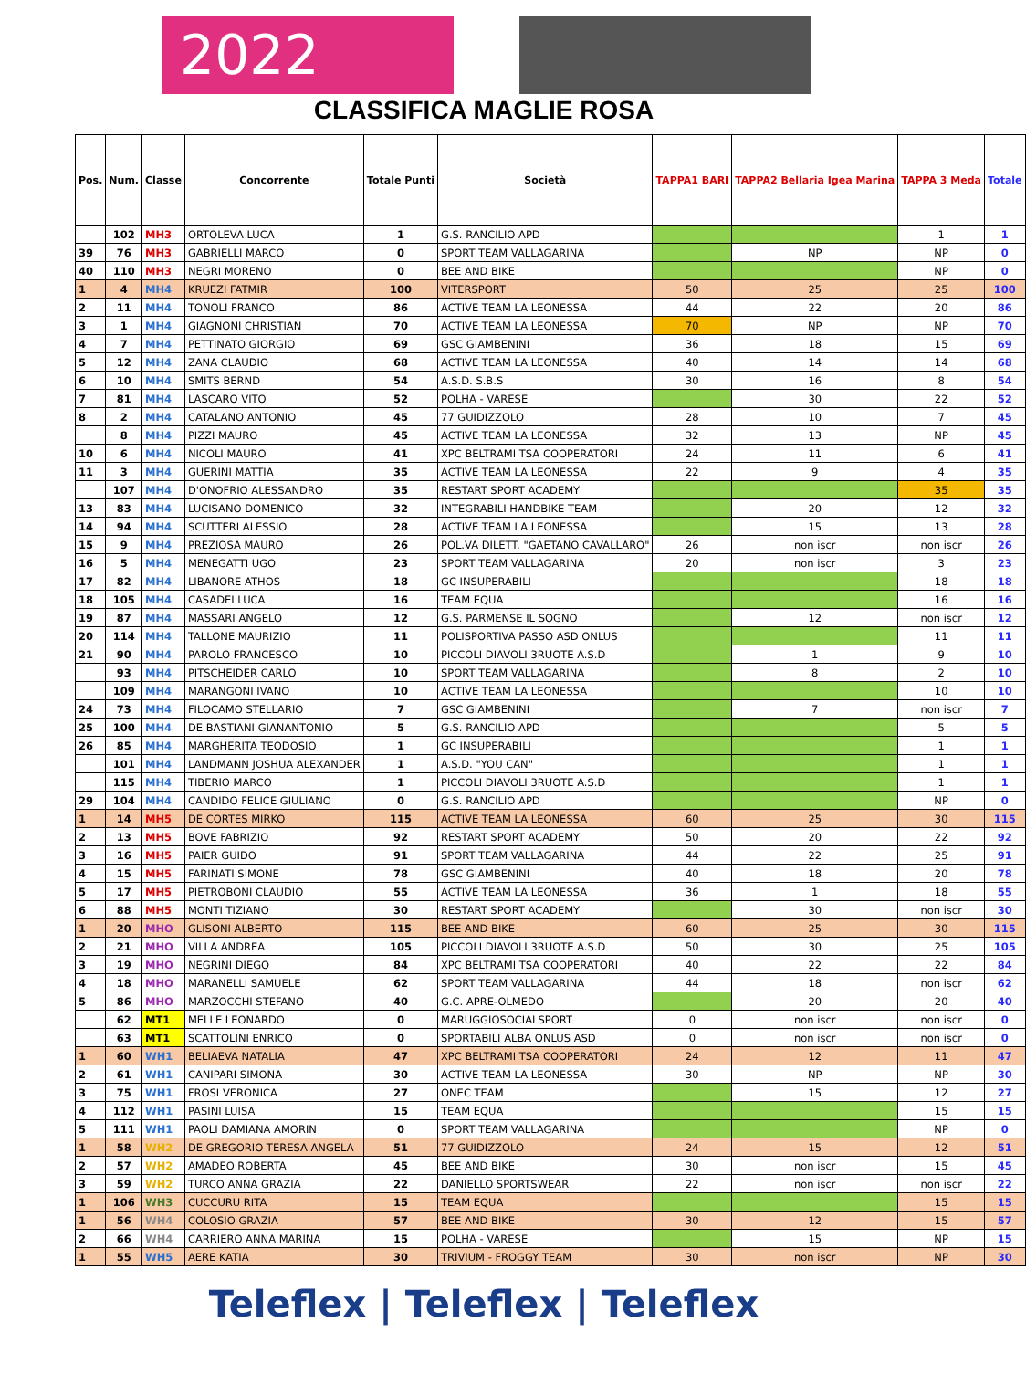2022
CLASSIFICA MAGLIE ROSA
| Pos. | Num. | Classe | Concorrente | Totale Punti | Società | TAPPA1 BARI | TAPPA2 Bellaria Igea Marina | TAPPA 3 Meda | Totale |
| --- | --- | --- | --- | --- | --- | --- | --- | --- | --- |
| | 102 | MH3 | ORTOLEVA LUCA | 1 | G.S. RANCILIO APD | | | 1 | 1 |
| 39 | 76 | MH3 | GABRIELLI MARCO | 0 | SPORT TEAM VALLAGARINA | | NP | NP | 0 |
| 40 | 110 | MH3 | NEGRI MORENO | 0 | BEE AND BIKE | | | NP | 0 |
| 1 | 4 | MH4 | KRUEZI FATMIR | 100 | VITERSPORT | 50 | 25 | 25 | 100 |
| 2 | 11 | MH4 | TONOLI FRANCO | 86 | ACTIVE TEAM LA LEONESSA | 44 | 22 | 20 | 86 |
| 3 | 1 | MH4 | GIAGNONI CHRISTIAN | 70 | ACTIVE TEAM LA LEONESSA | 70 | NP | NP | 70 |
| 4 | 7 | MH4 | PETTINATO GIORGIO | 69 | GSC GIAMBENINI | 36 | 18 | 15 | 69 |
| 5 | 12 | MH4 | ZANA CLAUDIO | 68 | ACTIVE TEAM LA LEONESSA | 40 | 14 | 14 | 68 |
| 6 | 10 | MH4 | SMITS BERND | 54 | A.S.D. S.B.S | 30 | 16 | 8 | 54 |
| 7 | 81 | MH4 | LASCARO VITO | 52 | POLHA - VARESE | | 30 | 22 | 52 |
| 8 | 2 | MH4 | CATALANO ANTONIO | 45 | 77 GUIDIZZOLO | 28 | 10 | 7 | 45 |
| | 8 | MH4 | PIZZI MAURO | 45 | ACTIVE TEAM LA LEONESSA | 32 | 13 | NP | 45 |
| 10 | 6 | MH4 | NICOLI MAURO | 41 | XPC BELTRAMI TSA COOPERATORI | 24 | 11 | 6 | 41 |
| 11 | 3 | MH4 | GUERINI MATTIA | 35 | ACTIVE TEAM LA LEONESSA | 22 | 9 | 4 | 35 |
| | 107 | MH4 | D'ONOFRIO ALESSANDRO | 35 | RESTART SPORT ACADEMY | | | 35 | 35 |
| 13 | 83 | MH4 | LUCISANO DOMENICO | 32 | INTEGRABILI HANDBIKE TEAM | | 20 | 12 | 32 |
| 14 | 94 | MH4 | SCUTTERI ALESSIO | 28 | ACTIVE TEAM LA LEONESSA | | 15 | 13 | 28 |
| 15 | 9 | MH4 | PREZIOSA MAURO | 26 | POL.VA DILETT. "GAETANO CAVALLARO" | 26 | non iscr | non iscr | 26 |
| 16 | 5 | MH4 | MENEGATTI UGO | 23 | SPORT TEAM VALLAGARINA | 20 | non iscr | 3 | 23 |
| 17 | 82 | MH4 | LIBANORE ATHOS | 18 | GC INSUPERABILI | | | 18 | 18 |
| 18 | 105 | MH4 | CASADEI LUCA | 16 | TEAM EQUA | | | 16 | 16 |
| 19 | 87 | MH4 | MASSARI ANGELO | 12 | G.S. PARMENSE IL SOGNO | | 12 | non iscr | 12 |
| 20 | 114 | MH4 | TALLONE MAURIZIO | 11 | POLISPORTIVA PASSO ASD ONLUS | | | 11 | 11 |
| 21 | 90 | MH4 | PAROLO FRANCESCO | 10 | PICCOLI DIAVOLI 3RUOTE A.S.D | | 1 | 9 | 10 |
| | 93 | MH4 | PITSCHEIDER CARLO | 10 | SPORT TEAM VALLAGARINA | | 8 | 2 | 10 |
| | 109 | MH4 | MARANGONI IVANO | 10 | ACTIVE TEAM LA LEONESSA | | | 10 | 10 |
| 24 | 73 | MH4 | FILOCAMO STELLARIO | 7 | GSC GIAMBENINI | | 7 | non iscr | 7 |
| 25 | 100 | MH4 | DE BASTIANI GIANANTONIO | 5 | G.S. RANCILIO APD | | | 5 | 5 |
| 26 | 85 | MH4 | MARGHERITA TEODOSIO | 1 | GC INSUPERABILI | | | 1 | 1 |
| | 101 | MH4 | LANDMANN JOSHUA ALEXANDER | 1 | A.S.D. "YOU CAN" | | | 1 | 1 |
| | 115 | MH4 | TIBERIO MARCO | 1 | PICCOLI DIAVOLI 3RUOTE A.S.D | | | 1 | 1 |
| 29 | 104 | MH4 | CANDIDO FELICE GIULIANO | 0 | G.S. RANCILIO APD | | | NP | 0 |
| 1 | 14 | MH5 | DE CORTES MIRKO | 115 | ACTIVE TEAM LA LEONESSA | 60 | 25 | 30 | 115 |
| 2 | 13 | MH5 | BOVE FABRIZIO | 92 | RESTART SPORT ACADEMY | 50 | 20 | 22 | 92 |
| 3 | 16 | MH5 | PAIER GUIDO | 91 | SPORT TEAM VALLAGARINA | 44 | 22 | 25 | 91 |
| 4 | 15 | MH5 | FARINATI SIMONE | 78 | GSC GIAMBENINI | 40 | 18 | 20 | 78 |
| 5 | 17 | MH5 | PIETROBONI CLAUDIO | 55 | ACTIVE TEAM LA LEONESSA | 36 | 1 | 18 | 55 |
| 6 | 88 | MH5 | MONTI TIZIANO | 30 | RESTART SPORT ACADEMY | | 30 | non iscr | 30 |
| 1 | 20 | MHO | GLISONI ALBERTO | 115 | BEE AND BIKE | 60 | 25 | 30 | 115 |
| 2 | 21 | MHO | VILLA ANDREA | 105 | PICCOLI DIAVOLI 3RUOTE A.S.D | 50 | 30 | 25 | 105 |
| 3 | 19 | MHO | NEGRINI DIEGO | 84 | XPC BELTRAMI TSA COOPERATORI | 40 | 22 | 22 | 84 |
| 4 | 18 | MHO | MARANELLI SAMUELE | 62 | SPORT TEAM VALLAGARINA | 44 | 18 | non iscr | 62 |
| 5 | 86 | MHO | MARZOCCHI STEFANO | 40 | G.C. APRE-OLMEDO | | 20 | 20 | 40 |
| | 62 | MT1 | MELLE LEONARDO | 0 | MARUGGIOSOCIALSPORT | 0 | non iscr | non iscr | 0 |
| | 63 | MT1 | SCATTOLINI ENRICO | 0 | SPORTABILI ALBA ONLUS ASD | 0 | non iscr | non iscr | 0 |
| 1 | 60 | WH1 | BELIAEVA NATALIA | 47 | XPC BELTRAMI TSA COOPERATORI | 24 | 12 | 11 | 47 |
| 2 | 61 | WH1 | CANIPARI SIMONA | 30 | ACTIVE TEAM LA LEONESSA | 30 | NP | NP | 30 |
| 3 | 75 | WH1 | FROSI VERONICA | 27 | ONEC TEAM | | 15 | 12 | 27 |
| 4 | 112 | WH1 | PASINI LUISA | 15 | TEAM EQUA | | | 15 | 15 |
| 5 | 111 | WH1 | PAOLI DAMIANA AMORIN | 0 | SPORT TEAM VALLAGARINA | | | NP | 0 |
| 1 | 58 | WH2 | DE GREGORIO TERESA ANGELA | 51 | 77 GUIDIZZOLO | 24 | 15 | 12 | 51 |
| 2 | 57 | WH2 | AMADEO ROBERTA | 45 | BEE AND BIKE | 30 | non iscr | 15 | 45 |
| 3 | 59 | WH2 | TURCO ANNA GRAZIA | 22 | DANIELLO SPORTSWEAR | 22 | non iscr | non iscr | 22 |
| 1 | 106 | WH3 | CUCCURU RITA | 15 | TEAM EQUA | | | 15 | 15 |
| 1 | 56 | WH4 | COLOSIO GRAZIA | 57 | BEE AND BIKE | 30 | 12 | 15 | 57 |
| 2 | 66 | WH4 | CARRIERO ANNA MARINA | 15 | POLHA - VARESE | | 15 | NP | 15 |
| 1 | 55 | WH5 | AERE KATIA | 30 | TRIVIUM - FROGGY TEAM | 30 | non iscr | NP | 30 |
Teleflex | Teleflex | Teleflex